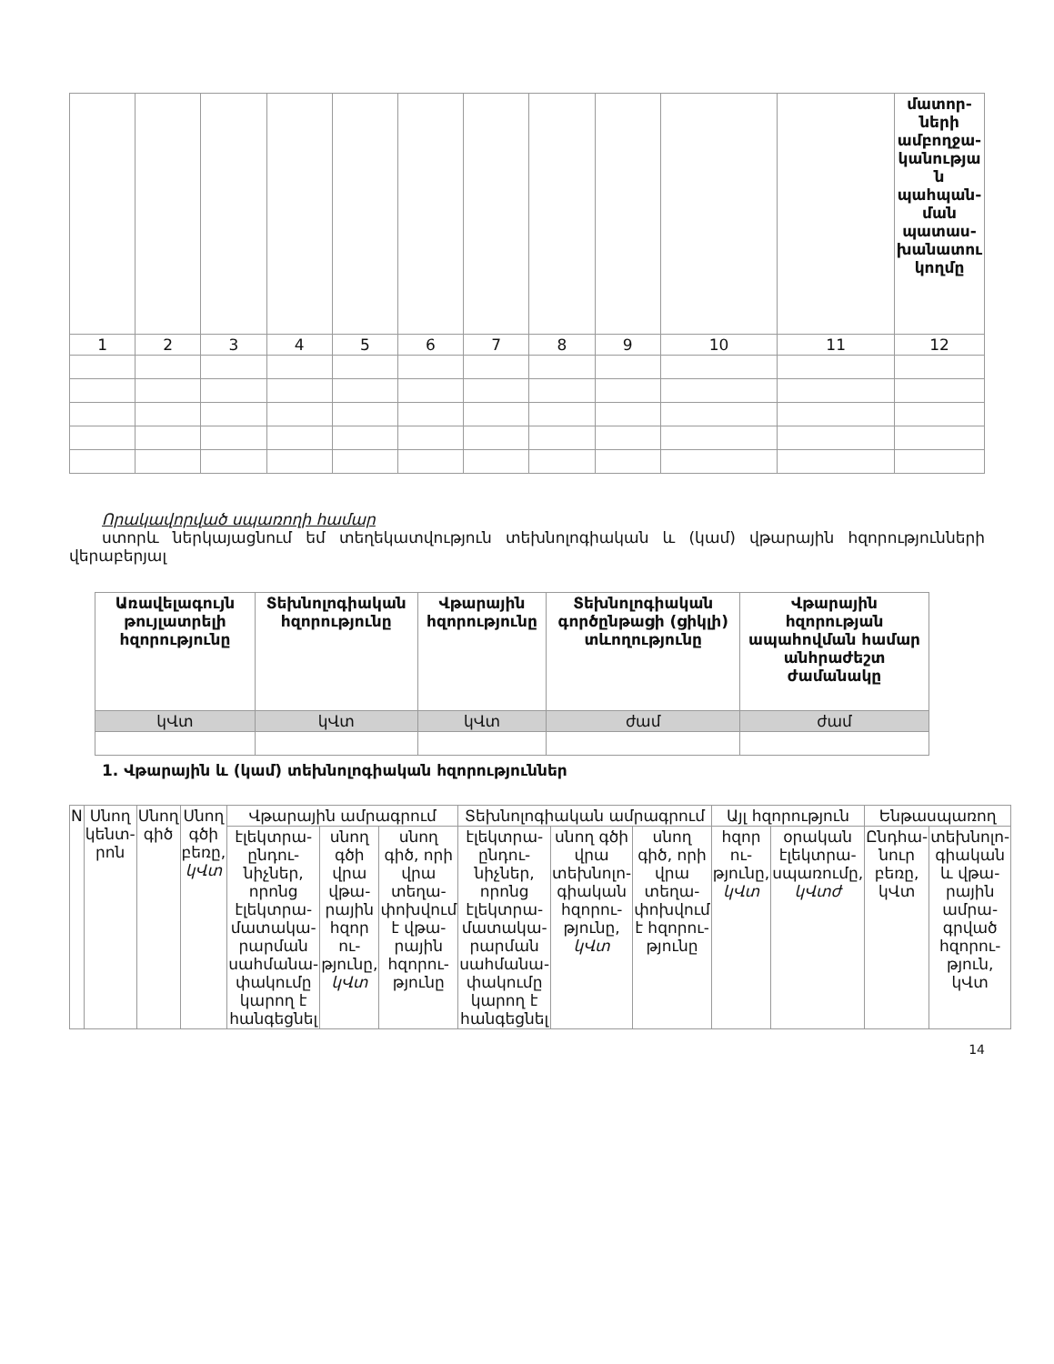| | | | | | | | | | | | մատոր-ների ամբողջա-կանությա ն պահպան-ման պատաս-խանատու կողմը |
| 1 | 2 | 3 | 4 | 5 | 6 | 7 | 8 | 9 | 10 | 11 | 12 |
Որակավորված սպառողի համար
ստորև ներկայացնում եմ տեղեկատվություն տեխնոլոգիական և (կամ) վթարային հզորությունների վերաբերյալ
| Առավելագույն թույլատրելի հզորությունը | Տեխնոլոգիական հզորությունը | Վթարային հզորությունը | Տեխնոլոգիական գործընթացի (ցիկլի) տևողությունը | Վթարային հզորության ապահովման համար անհրաժեշտ ժամանակը |
| կՎտ | կՎտ | կՎտ | ժամ | ժամ |
1. Վթարային և (կամ) տեխնոլոգիական հզորություններ
| N | Սնող կենտ-րոն | Սնող գիծ | Սնող գծի բեռը, կՎտ | Վթարային ամրագրում | | | Տեխնոլոգիական ամրագրում | | | Այլ հզորություն | | Ենթասպառող | |
| | | | | էլեկտրա-ընդու-նիչներ, որոնց էլեկտրա-մատակա-րարման սահմանա-փակումը կարող է հանգեցնել | սնող գծի վրա վթա-րային հզոր ու-թյունը, կՎտ | սնող գիծ, որի վրա տեղա-փոխվում է վթա-րային հզորու-թյունը | էլեկտրա-ընդու-նիչներ, որոնց էլեկտրա-մատակա-րարման սահմանա-փակումը կարող է հանգեցնել | սնող գծի վրա տեխնոլո-գիական հզորու-թյունը, կՎտ | սնող գիծ, որի վրա տեղա-փոխվում է հզորու-թյունը | հզոր ու-թյունը, կՎտ | օրական էլեկտրա-սպառումը, կՎտժ | Ընդհա-նուր բեռը, կՎտ | տեխնոլո-գիական և վթա-րային ամրա-գրված հզորու-թյուն, կՎտ |
14